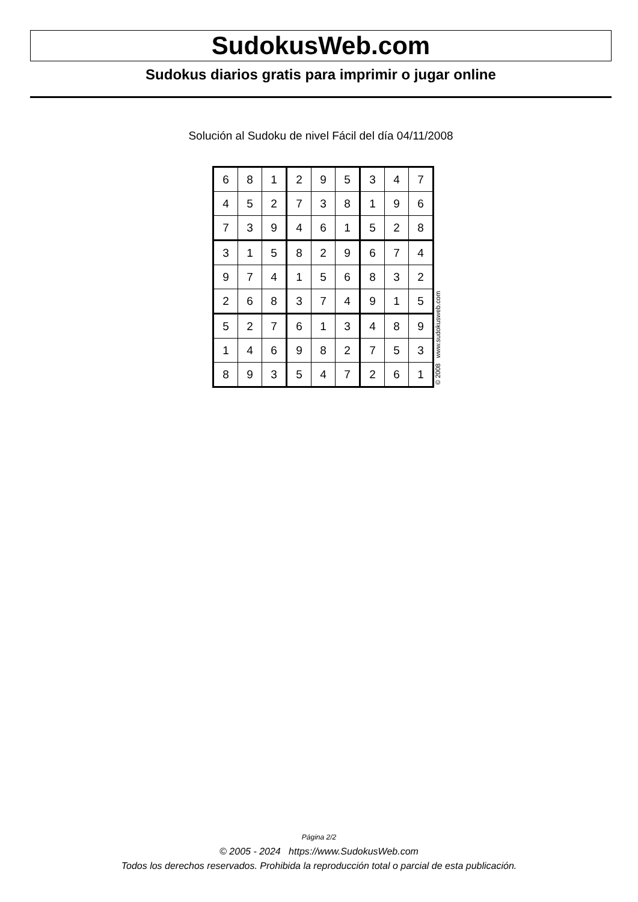SudokusWeb.com
Sudokus diarios gratis para imprimir o jugar online
Solución al Sudoku de nivel Fácil del día 04/11/2008
| 6 | 8 | 1 | 2 | 9 | 5 | 3 | 4 | 7 |
| 4 | 5 | 2 | 7 | 3 | 8 | 1 | 9 | 6 |
| 7 | 3 | 9 | 4 | 6 | 1 | 5 | 2 | 8 |
| 3 | 1 | 5 | 8 | 2 | 9 | 6 | 7 | 4 |
| 9 | 7 | 4 | 1 | 5 | 6 | 8 | 3 | 2 |
| 2 | 6 | 8 | 3 | 7 | 4 | 9 | 1 | 5 |
| 5 | 2 | 7 | 6 | 1 | 3 | 4 | 8 | 9 |
| 1 | 4 | 6 | 9 | 8 | 2 | 7 | 5 | 3 |
| 8 | 9 | 3 | 5 | 4 | 7 | 2 | 6 | 1 |
© 2008 www.sudokusweb.com
Página 2/2
© 2005 - 2024 https://www.SudokusWeb.com
Todos los derechos reservados. Prohibida la reproducción total o parcial de esta publicación.